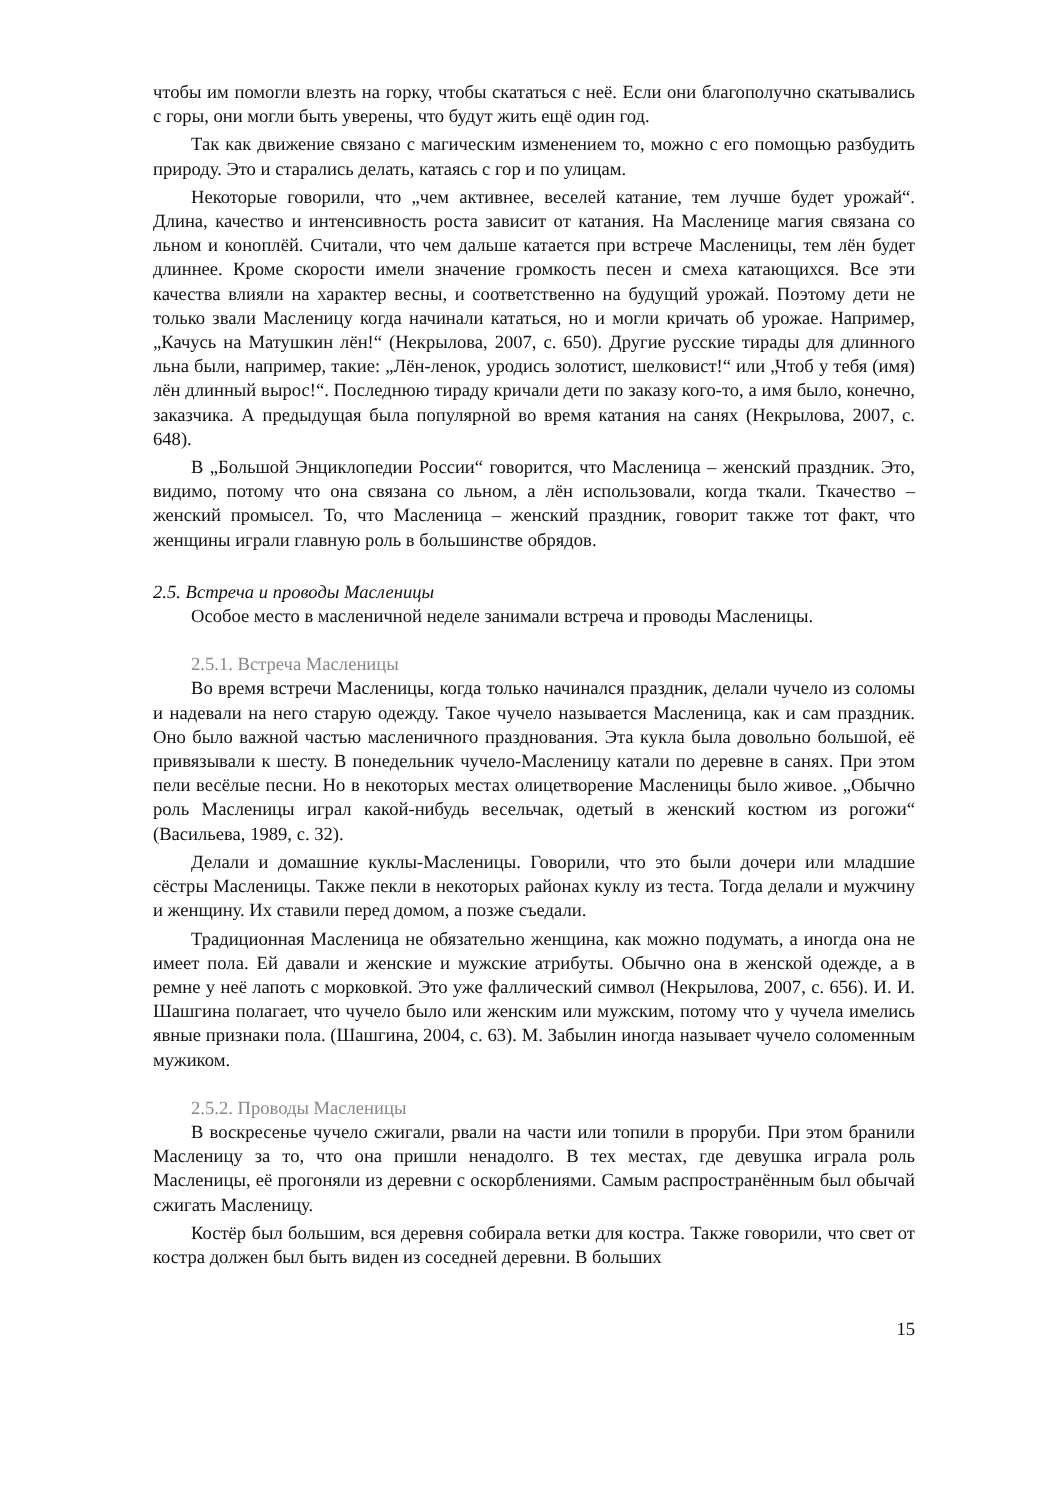чтобы им помогли влезть на горку, чтобы скататься с неё. Если они благополучно скатывались с горы, они могли быть уверены, что будут жить ещё один год.
Так как движение связано с магическим изменением то, можно с его помощью разбудить природу. Это и старались делать, катаясь с гор и по улицам.
Некоторые говорили, что „чем активнее, веселей катание, тем лучше будет урожай“. Длина, качество и интенсивность роста зависит от катания. На Масленице магия связана со льном и коноплёй. Считали, что чем дальше катается при встрече Масленицы, тем лён будет длиннее. Кроме скорости имели значение громкость песен и смеха катающихся. Все эти качества влияли на характер весны, и соответственно на будущий урожай. Поэтому дети не только звали Масленицу когда начинали кататься, но и могли кричать об урожае. Например, „Качусь на Матушкин лён!“ (Некрылова, 2007, с. 650). Другие русские тирады для длинного льна были, например, такие: „Лён-ленок, уродись золотист, шелковист!“ или „Чтоб у тебя (имя) лён длинный вырос!“. Последнюю тираду кричали дети по заказу кого-то, а имя было, конечно, заказчика. А предыдущая была популярной во время катания на санях (Некрылова, 2007, с. 648).
В „Большой Энциклопедии России“ говорится, что Масленица – женский праздник. Это, видимо, потому что она связана со льном, а лён использовали, когда ткали. Ткачество – женский промысел. То, что Масленица – женский праздник, говорит также тот факт, что женщины играли главную роль в большинстве обрядов.
2.5. Встреча и проводы Масленицы
Особое место в масленичной неделе занимали встреча и проводы Масленицы.
2.5.1. Встреча Масленицы
Во время встречи Масленицы, когда только начинался праздник, делали чучело из соломы и надевали на него старую одежду. Такое чучело называется Масленица, как и сам праздник. Оно было важной частью масленичного празднования. Эта кукла была довольно большой, её привязывали к шесту. В понедельник чучело-Масленицу катали по деревне в санях. При этом пели весёлые песни. Но в некоторых местах олицетворение Масленицы было живое. „Обычно роль Масленицы играл какой-нибудь весельчак, одетый в женский костюм из рогожи“ (Васильева, 1989, с. 32).
Делали и домашние куклы-Масленицы. Говорили, что это были дочери или младшие сёстры Масленицы. Также пекли в некоторых районах куклу из теста. Тогда делали и мужчину и женщину. Их ставили перед домом, а позже съедали.
Традиционная Масленица не обязательно женщина, как можно подумать, а иногда она не имеет пола. Ей давали и женские и мужские атрибуты. Обычно она в женской одежде, а в ремне у неё лапоть с морковкой. Это уже фаллический символ (Некрылова, 2007, с. 656). И. И. Шашгина полагает, что чучело было или женским или мужским, потому что у чучела имелись явные признаки пола. (Шашгина, 2004, с. 63). М. Забылин иногда называет чучело соломенным мужиком.
2.5.2. Проводы Масленицы
В воскресенье чучело сжигали, рвали на части или топили в проруби. При этом бранили Масленицу за то, что она пришли ненадолго. В тех местах, где девушка играла роль Масленицы, её прогоняли из деревни с оскорблениями. Самым распространённым был обычай сжигать Масленицу.
Костёр был большим, вся деревня собирала ветки для костра. Также говорили, что свет от костра должен был быть виден из соседней деревни. В больших
15